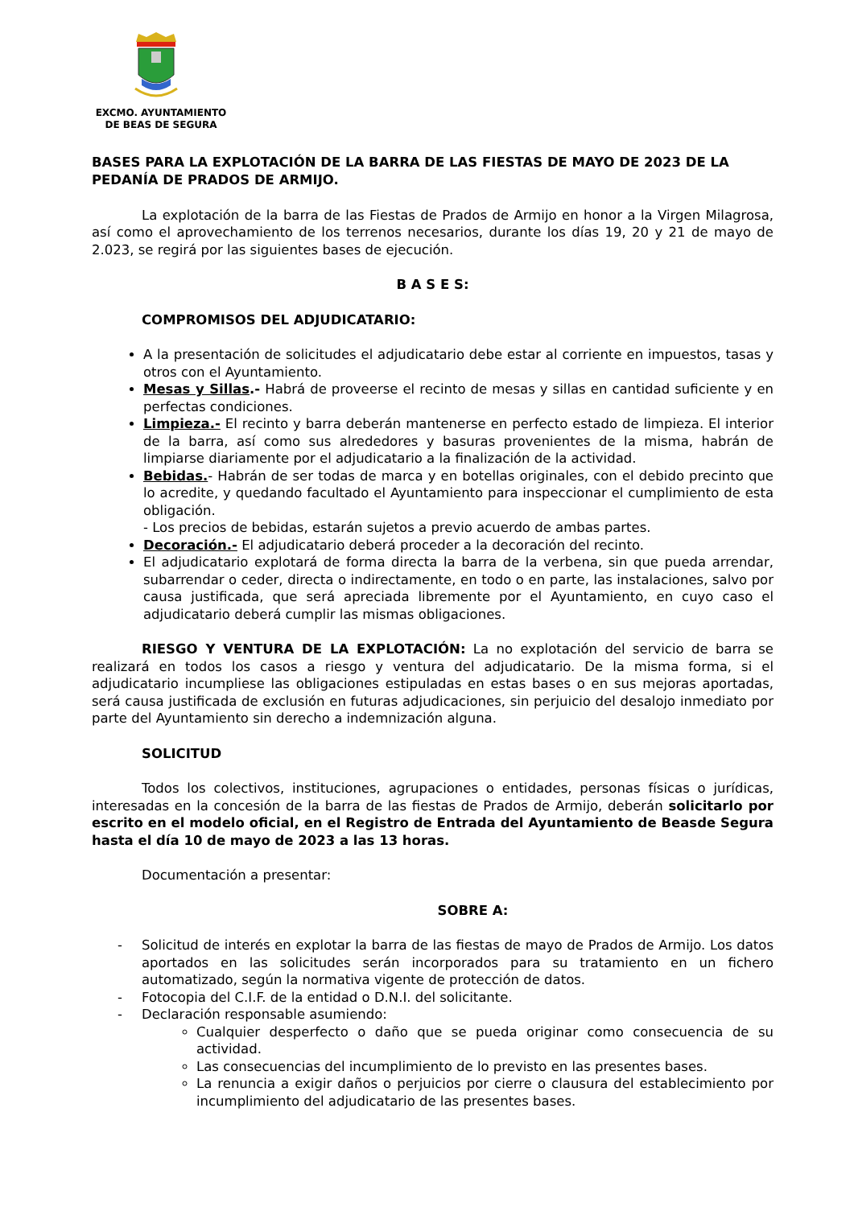EXCMO. AYUNTAMIENTO
DE BEAS DE SEGURA
BASES PARA LA EXPLOTACIÓN DE LA BARRA DE LAS FIESTAS DE MAYO DE 2023 DE LA PEDANÍA DE PRADOS DE ARMIJO.
La explotación de la barra de las Fiestas de Prados de Armijo en honor a la Virgen Milagrosa, así como el aprovechamiento de los terrenos necesarios, durante los días 19, 20 y 21 de mayo de 2.023, se regirá por las siguientes bases de ejecución.
B A S E S:
COMPROMISOS DEL ADJUDICATARIO:
A la presentación de solicitudes el adjudicatario debe estar al corriente en impuestos, tasas y otros con el Ayuntamiento.
Mesas y Sillas.- Habrá de proveerse el recinto de mesas y sillas en cantidad suficiente y en perfectas condiciones.
Limpieza.- El recinto y barra deberán mantenerse en perfecto estado de limpieza. El interior de la barra, así como sus alrededores y basuras provenientes de la misma, habrán de limpiarse diariamente por el adjudicatario a la finalización de la actividad.
Bebidas.- Habrán de ser todas de marca y en botellas originales, con el debido precinto que lo acredite, y quedando facultado el Ayuntamiento para inspeccionar el cumplimiento de esta obligación.
- Los precios de bebidas, estarán sujetos a previo acuerdo de ambas partes.
Decoración.- El adjudicatario deberá proceder a la decoración del recinto.
El adjudicatario explotará de forma directa la barra de la verbena, sin que pueda arrendar, subarrendar o ceder, directa o indirectamente, en todo o en parte, las instalaciones, salvo por causa justificada, que será apreciada libremente por el Ayuntamiento, en cuyo caso el adjudicatario deberá cumplir las mismas obligaciones.
RIESGO Y VENTURA DE LA EXPLOTACIÓN: La no explotación del servicio de barra se realizará en todos los casos a riesgo y ventura del adjudicatario. De la misma forma, si el adjudicatario incumpliese las obligaciones estipuladas en estas bases o en sus mejoras aportadas, será causa justificada de exclusión en futuras adjudicaciones, sin perjuicio del desalojo inmediato por parte del Ayuntamiento sin derecho a indemnización alguna.
SOLICITUD
Todos los colectivos, instituciones, agrupaciones o entidades, personas físicas o jurídicas, interesadas en la concesión de la barra de las fiestas de Prados de Armijo, deberán solicitarlo por escrito en el modelo oficial, en el Registro de Entrada del Ayuntamiento de Beasde Segura hasta el día 10 de mayo de 2023 a las 13 horas.
Documentación a presentar:
SOBRE A:
- Solicitud de interés en explotar la barra de las fiestas de mayo de Prados de Armijo. Los datos aportados en las solicitudes serán incorporados para su tratamiento en un fichero automatizado, según la normativa vigente de protección de datos.
- Fotocopia del C.I.F. de la entidad o D.N.I. del solicitante.
- Declaración responsable asumiendo:
Cualquier desperfecto o daño que se pueda originar como consecuencia de su actividad.
Las consecuencias del incumplimiento de lo previsto en las presentes bases.
La renuncia a exigir daños o perjuicios por cierre o clausura del establecimiento por incumplimiento del adjudicatario de las presentes bases.